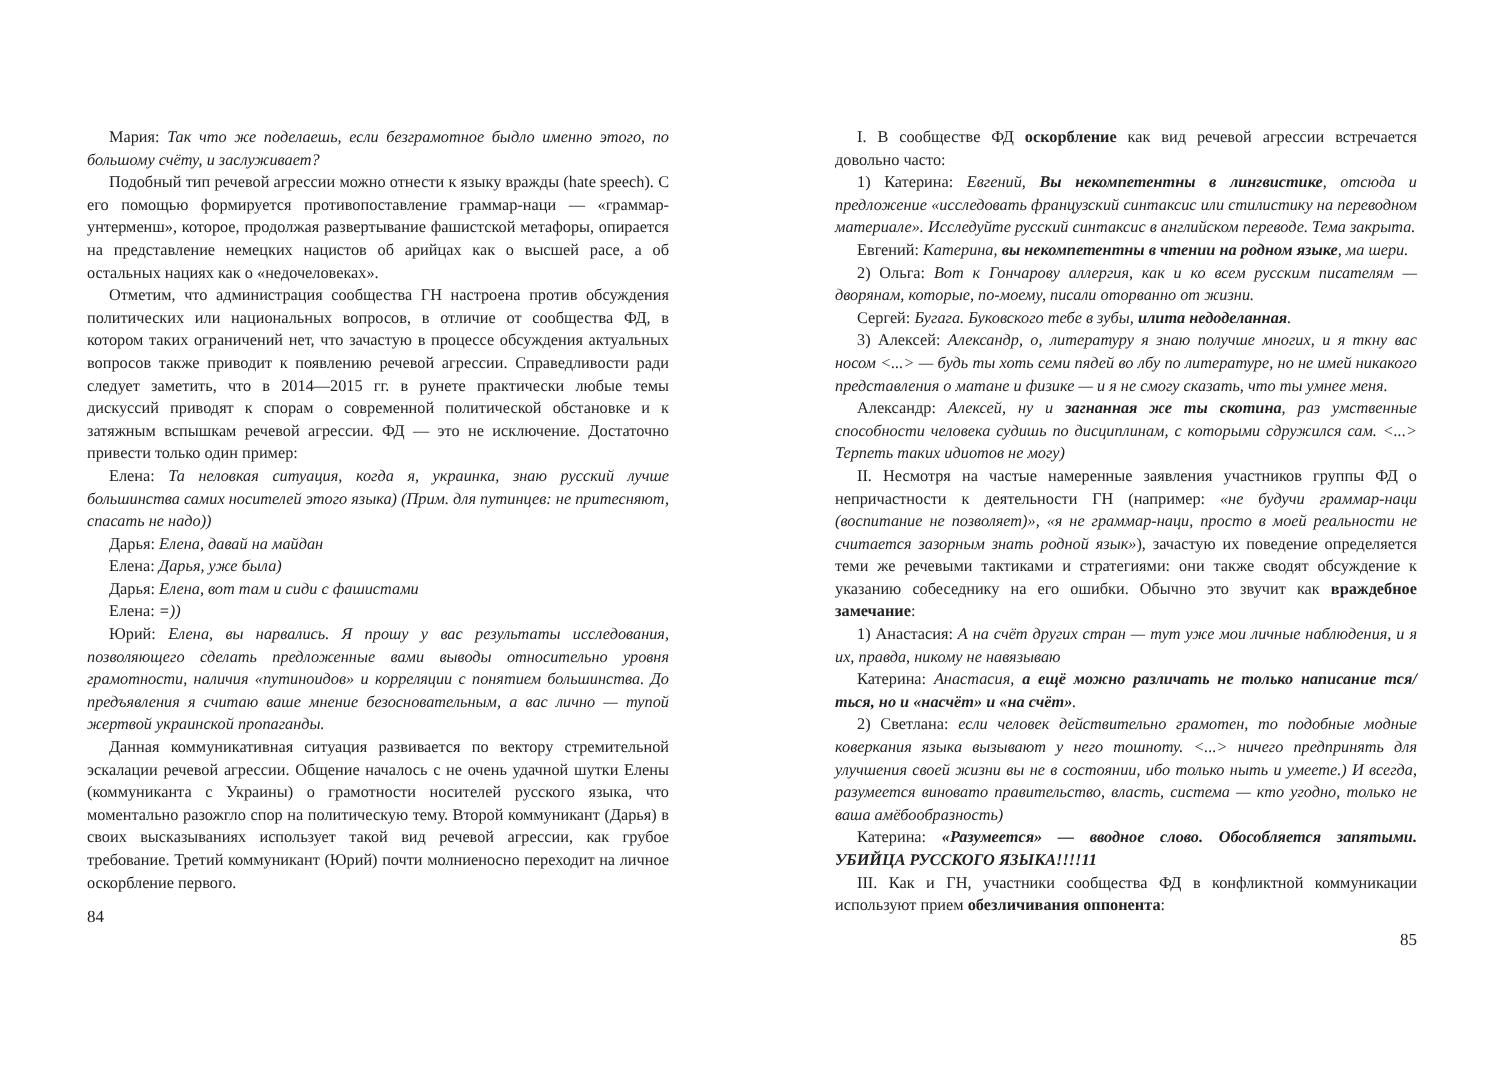Мария: Так что же поделаешь, если безграмотное быдло именно этого, по большому счёту, и заслуживает?
Подобный тип речевой агрессии можно отнести к языку вражды (hate speech). С его помощью формируется противопоставление граммар-наци — «граммар-унтерменш», которое, продолжая развертывание фашистской метафоры, опирается на представление немецких нацистов об арийцах как о высшей расе, а об остальных нациях как о «недочеловеках».
Отметим, что администрация сообщества ГН настроена против обсуждения политических или национальных вопросов, в отличие от сообщества ФД, в котором таких ограничений нет, что зачастую в процессе обсуждения актуальных вопросов также приводит к появлению речевой агрессии. Справедливости ради следует заметить, что в 2014—2015 гг. в рунете практически любые темы дискуссий приводят к спорам о современной политической обстановке и к затяжным вспышкам речевой агрессии. ФД — это не исключение. Достаточно привести только один пример:
Елена: Та неловкая ситуация, когда я, украинка, знаю русский лучше большинства самих носителей этого языка) (Прим. для путинцев: не притесняют, спасать не надо))
Дарья: Елена, давай на майдан
Елена: Дарья, уже была)
Дарья: Елена, вот там и сиди с фашистами
Елена: =))
Юрий: Елена, вы нарвались. Я прошу у вас результаты исследования, позволяющего сделать предложенные вами выводы относительно уровня грамотности, наличия «путиноидов» и корреляции с понятием большинства. До предъявления я считаю ваше мнение безосновательным, а вас лично — тупой жертвой украинской пропаганды.
Данная коммуникативная ситуация развивается по вектору стремительной эскалации речевой агрессии. Общение началось с не очень удачной шутки Елены (коммуниканта с Украины) о грамотности носителей русского языка, что моментально разожгло спор на политическую тему. Второй коммуникант (Дарья) в своих высказываниях использует такой вид речевой агрессии, как грубое требование. Третий коммуникант (Юрий) почти молниеносно переходит на личное оскорбление первого.
84
I. В сообществе ФД оскорбление как вид речевой агрессии встречается довольно часто:
1) Катерина: Евгений, Вы некомпетентны в лингвистике, отсюда и предложение «исследовать французский синтаксис или стилистику на переводном материале». Исследуйте русский синтаксис в английском переводе. Тема закрыта.
Евгений: Катерина, вы некомпетентны в чтении на родном языке, ма шери.
2) Ольга: Вот к Гончарову аллергия, как и ко всем русским писателям — дворянам, которые, по-моему, писали оторванно от жизни.
Сергей: Бугага. Буковского тебе в зубы, илита недоделанная.
3) Алексей: Александр, о, литературу я знаю получше многих, и я ткну вас носом <...> — будь ты хоть семи пядей во лбу по литературе, но не имей никакого представления о матане и физике — и я не смогу сказать, что ты умнее меня.
Александр: Алексей, ну и загнанная же ты скотина, раз умственные способности человека судишь по дисциплинам, с которыми сдружился сам. <...> Терпеть таких идиотов не могу)
II. Несмотря на частые намеренные заявления участников группы ФД о непричастности к деятельности ГН (например: «не будучи граммар-наци (воспитание не позволяет)», «я не граммар-наци, просто в моей реальности не считается зазорным знать родной язык»), зачастую их поведение определяется теми же речевыми тактиками и стратегиями: они также сводят обсуждение к указанию собеседнику на его ошибки. Обычно это звучит как враждебное замечание:
1) Анастасия: А на счёт других стран — тут уже мои личные наблюдения, и я их, правда, никому не навязываю
Катерина: Анастасия, а ещё можно различать не только написание тся/ться, но и «насчёт» и «на счёт».
2) Светлана: если человек действительно грамотен, то подобные модные коверкания языка вызывают у него тошноту. <...> ничего предпринять для улучшения своей жизни вы не в состоянии, ибо только ныть и умеете.) И всегда, разумеется виновато правительство, власть, система — кто угодно, только не ваша амёбообразность)
Катерина: «Разумеется» — вводное слово. Обособляется запятыми. УБИЙЦА РУССКОГО ЯЗЫКА!!!!11
III. Как и ГН, участники сообщества ФД в конфликтной коммуникации используют прием обезличивания оппонента:
85